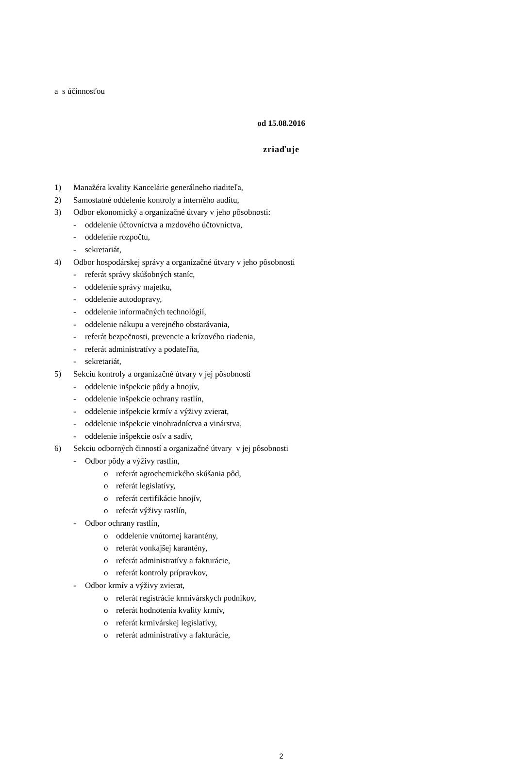a s účinnosťou
od 15.08.2016
zriaďuje
1) Manažéra kvality Kancelárie generálneho riaditeľa,
2) Samostatné oddelenie kontroly a interného auditu,
3) Odbor ekonomický a organizačné útvary v jeho pôsobnosti:
- oddelenie účtovníctva a mzdového účtovníctva,
- oddelenie rozpočtu,
- sekretariát,
4) Odbor hospodárskej správy a organizačné útvary v jeho pôsobnosti
- referát správy skúšobných staníc,
- oddelenie správy majetku,
- oddelenie autodopravy,
- oddelenie informačných technológií,
- oddelenie nákupu a verejného obstarávania,
- referát bezpečnosti, prevencie a krízového riadenia,
- referát administratívy a podateľňa,
- sekretariát,
5) Sekciu kontroly a organizačné útvary v jej pôsobnosti
- oddelenie inšpekcie pôdy a hnojív,
- oddelenie inšpekcie ochrany rastlín,
- oddelenie inšpekcie krmív a výživy zvierat,
- oddelenie inšpekcie vinohradníctva a vinárstva,
- oddelenie inšpekcie osív a sadív,
6) Sekciu odborných činností a organizačné útvary v jej pôsobnosti
- Odbor pôdy a výživy rastlín,
o referát agrochemického skúšania pôd,
o referát legislatívy,
o referát certifikácie hnojív,
o referát výživy rastlín,
- Odbor ochrany rastlín,
o oddelenie vnútornej karantény,
o referát vonkajšej karantény,
o referát administratívy a fakturácie,
o referát kontroly prípravkov,
- Odbor krmív a výživy zvierat,
o referát registrácie krmivárskych podnikov,
o referát hodnotenia kvality krmív,
o referát krmivárskej legislatívy,
o referát administratívy a fakturácie,
2